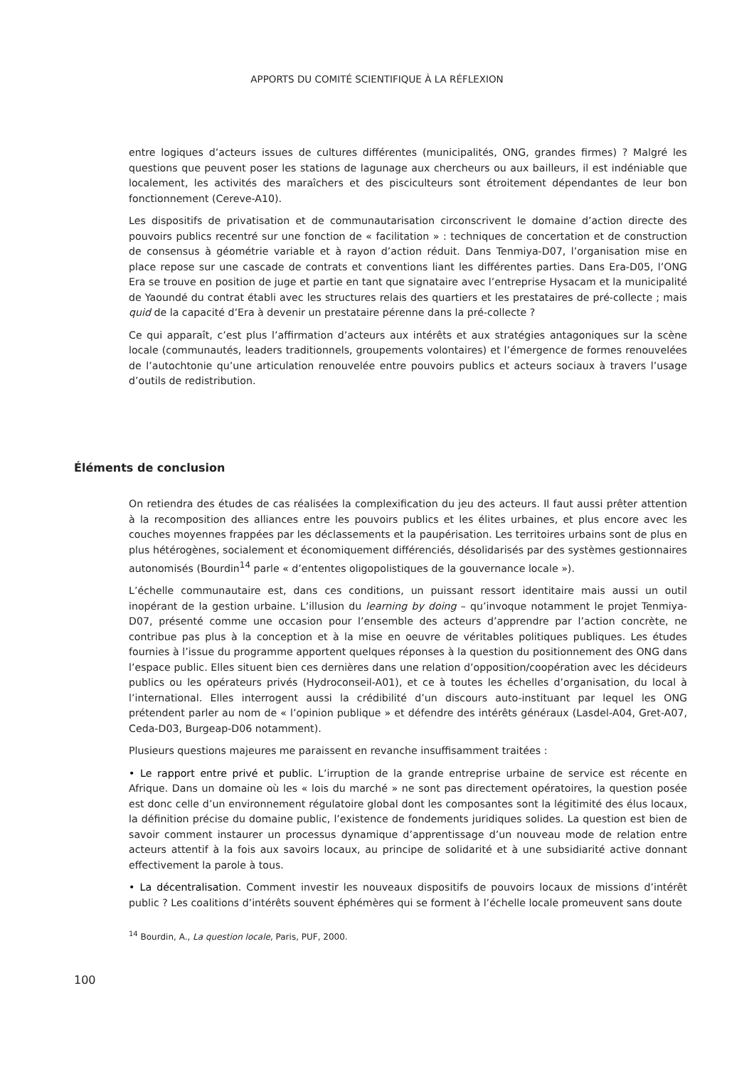APPORTS DU COMITÉ SCIENTIFIQUE À LA RÉFLEXION
entre logiques d’acteurs issues de cultures différentes (municipalités, ONG, grandes firmes) ? Malgré les questions que peuvent poser les stations de lagunage aux chercheurs ou aux bailleurs, il est indéniable que localement, les activités des maraîchers et des pisciculteurs sont étroitement dépendantes de leur bon fonctionnement (Cereve-A10).
Les dispositifs de privatisation et de communautarisation circonscrivent le domaine d’action directe des pouvoirs publics recentré sur une fonction de « facilitation » : techniques de concertation et de construction de consensus à géométrie variable et à rayon d’action réduit. Dans Tenmiya-D07, l’organisation mise en place repose sur une cascade de contrats et conventions liant les différentes parties. Dans Era-D05, l’ONG Era se trouve en position de juge et partie en tant que signataire avec l’entreprise Hysacam et la municipalité de Yaoundé du contrat établi avec les structures relais des quartiers et les prestataires de pré-collecte ; mais quid de la capacité d’Era à devenir un prestataire pérenne dans la pré-collecte ?
Ce qui apparaît, c’est plus l’affirmation d’acteurs aux intérêts et aux stratégies antagoniques sur la scène locale (communautés, leaders traditionnels, groupements volontaires) et l’émergence de formes renouvelées de l’autochtonie qu’une articulation renouvelée entre pouvoirs publics et acteurs sociaux à travers l’usage d’outils de redistribution.
Éléments de conclusion
On retiendra des études de cas réalisées la complexification du jeu des acteurs. Il faut aussi prêter attention à la recomposition des alliances entre les pouvoirs publics et les élites urbaines, et plus encore avec les couches moyennes frappées par les déclassements et la paupérisation. Les territoires urbains sont de plus en plus hétérogènes, socialement et économiquement différenciés, désolidarisés par des systèmes gestionnaires autonomisés (Bourdin<sup>14</sup> parle « d’ententes oligopolistiques de la gouvernance locale »).
L’échelle communautaire est, dans ces conditions, un puissant ressort identitaire mais aussi un outil inopérant de la gestion urbaine. L’illusion du learning by doing – qu’invoque notamment le projet Tenmiya-D07, présenté comme une occasion pour l’ensemble des acteurs d’apprendre par l’action concrète, ne contribue pas plus à la conception et à la mise en oeuvre de véritables politiques publiques. Les études fournies à l’issue du programme apportent quelques réponses à la question du positionnement des ONG dans l’espace public. Elles situent bien ces dernières dans une relation d’opposition/coopération avec les décideurs publics ou les opérateurs privés (Hydroconseil-A01), et ce à toutes les échelles d’organisation, du local à l’international. Elles interrogent aussi la crédibilité d’un discours auto-instituant par lequel les ONG prétendent parler au nom de « l’opinion publique » et défendre des intérêts généraux (Lasdel-A04, Gret-A07, Ceda-D03, Burgeap-D06 notamment).
Plusieurs questions majeures me paraissent en revanche insuffisamment traitées :
• Le rapport entre privé et public. L’irruption de la grande entreprise urbaine de service est récente en Afrique. Dans un domaine où les « lois du marché » ne sont pas directement opératoires, la question posée est donc celle d’un environnement régulatoire global dont les composantes sont la légitimité des élus locaux, la définition précise du domaine public, l’existence de fondements juridiques solides. La question est bien de savoir comment instaurer un processus dynamique d’apprentissage d’un nouveau mode de relation entre acteurs attentif à la fois aux savoirs locaux, au principe de solidarité et à une subsidiarité active donnant effectivement la parole à tous.
• La décentralisation. Comment investir les nouveaux dispositifs de pouvoirs locaux de missions d’intérêt public ? Les coalitions d’intérêts souvent éphémères qui se forment à l’échelle locale promeuvent sans doute
<sup>14</sup> Bourdin, A., La question locale, Paris, PUF, 2000.
100